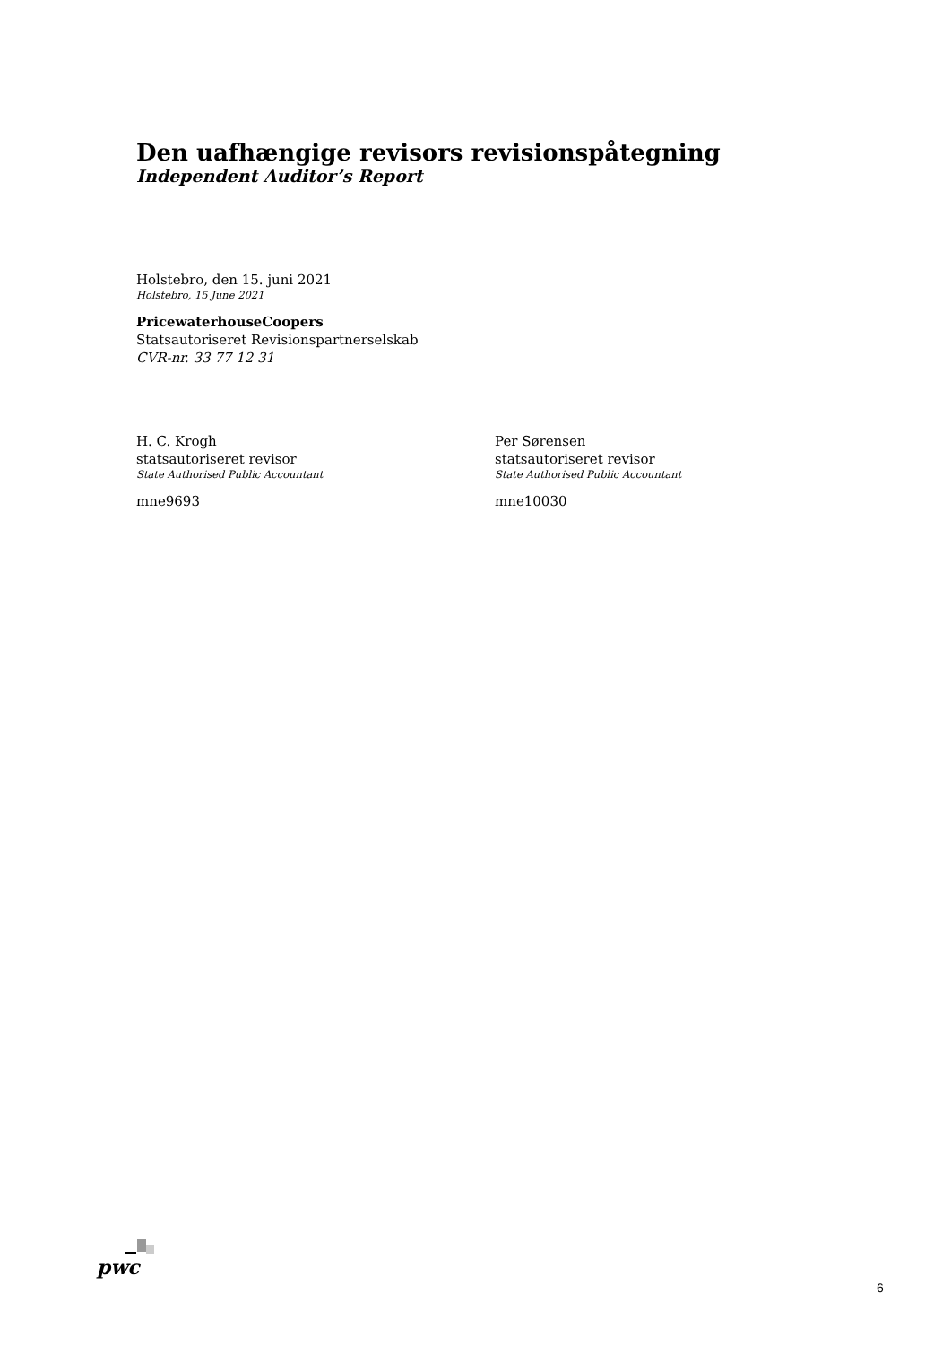Den uafhængige revisors revisionspåtegning
Independent Auditor’s Report
Holstebro, den 15. juni 2021
Holstebro, 15 June 2021
PricewaterhouseCoopers
Statsautoriseret Revisionspartnerselskab
CVR-nr. 33 77 12 31
H. C. Krogh
statsautoriseret revisor
State Authorised Public Accountant
mne9693
Per Sørensen
statsautoriseret revisor
State Authorised Public Accountant
mne10030
pwc
6